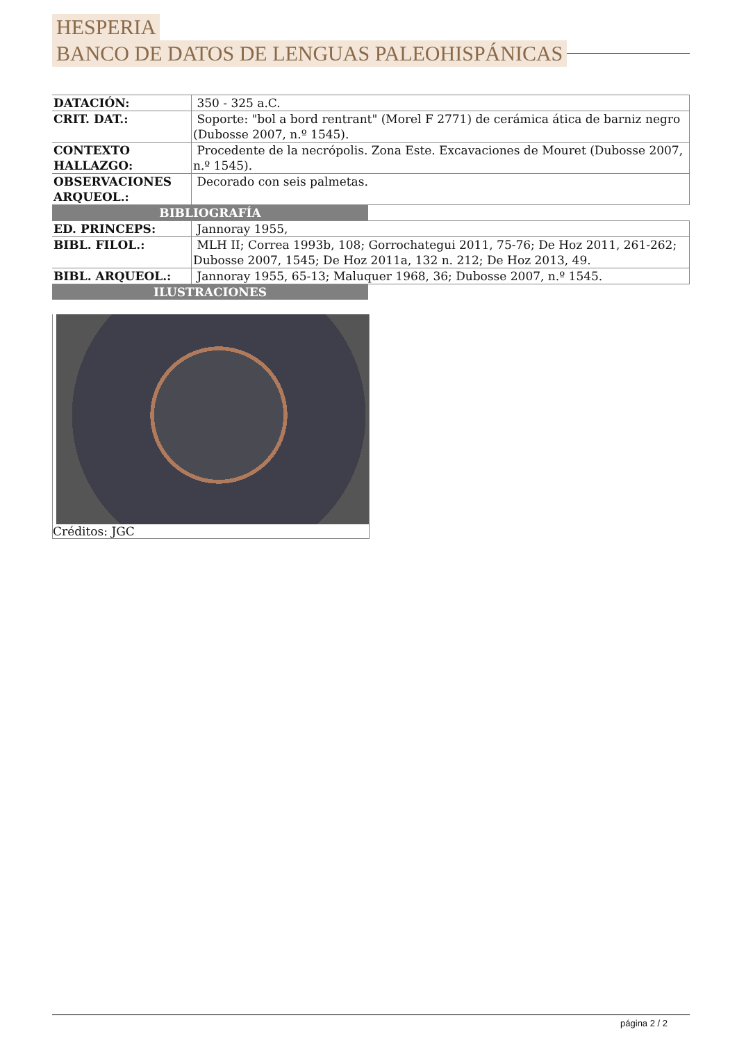HESPERIA
BANCO DE DATOS DE LENGUAS PALEOHISPÁNICAS
| DATACIÓN: | 350 - 325 a.C. |
| CRIT. DAT.: | Soporte: "bol a bord rentrant" (Morel F 2771) de cerámica ática de barniz negro (Dubosse 2007, n.º 1545). |
| CONTEXTO HALLAZGO: | Procedente de la necrópolis. Zona Este. Excavaciones de Mouret (Dubosse 2007, n.º 1545). |
| OBSERVACIONES ARQUEOL.: | Decorado con seis palmetas. |
BIBLIOGRAFÍA
| ED. PRINCEPS: | Jannoray 1955, |
| BIBL. FILOL.: | MLH II; Correa 1993b, 108; Gorrochategui 2011, 75-76; De Hoz 2011, 261-262; Dubosse 2007, 1545; De Hoz 2011a, 132 n. 212; De Hoz 2013, 49. |
| BIBL. ARQUEOL.: | Jannoray 1955, 65-13; Maluquer 1968, 36; Dubosse 2007, n.º 1545. |
ILUSTRACIONES
Créditos: JGC
página 2 / 2